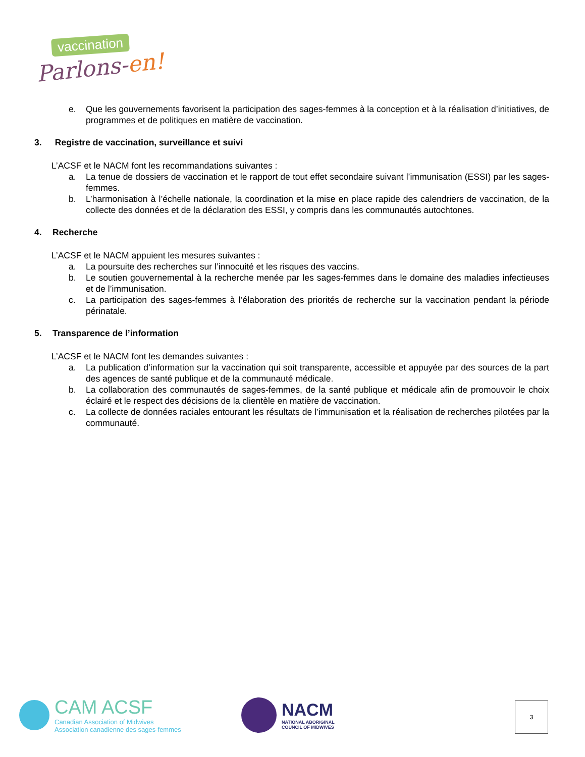vaccination
Parlons-en!
e. Que les gouvernements favorisent la participation des sages-femmes à la conception et à la réalisation d’initiatives, de programmes et de politiques en matière de vaccination.
3. Registre de vaccination, surveillance et suivi
L’ACSF et le NACM font les recommandations suivantes :
a. La tenue de dossiers de vaccination et le rapport de tout effet secondaire suivant l’immunisation (ESSI) par les sages-femmes.
b. L’harmonisation à l’échelle nationale, la coordination et la mise en place rapide des calendriers de vaccination, de la collecte des données et de la déclaration des ESSI, y compris dans les communautés autochtones.
4. Recherche
L’ACSF et le NACM appuient les mesures suivantes :
a. La poursuite des recherches sur l’innocuité et les risques des vaccins.
b. Le soutien gouvernemental à la recherche menée par les sages-femmes dans le domaine des maladies infectieuses et de l’immunisation.
c. La participation des sages-femmes à l’élaboration des priorités de recherche sur la vaccination pendant la période périnatale.
5. Transparence de l’information
L’ACSF et le NACM font les demandes suivantes :
a. La publication d’information sur la vaccination qui soit transparente, accessible et appuyée par des sources de la part des agences de santé publique et de la communauté médicale.
b. La collaboration des communautés de sages-femmes, de la santé publique et médicale afin de promouvoir le choix éclairé et le respect des décisions de la clientèle en matière de vaccination.
c. La collecte de données raciales entourant les résultats de l’immunisation et la réalisation de recherches pilotées par la communauté.
CAM ACSF
Canadian Association of Midwives
Association canadienne des sages-femmes
NACM
NATIONAL ABORIGINAL
COUNCIL OF MIDWIVES
3